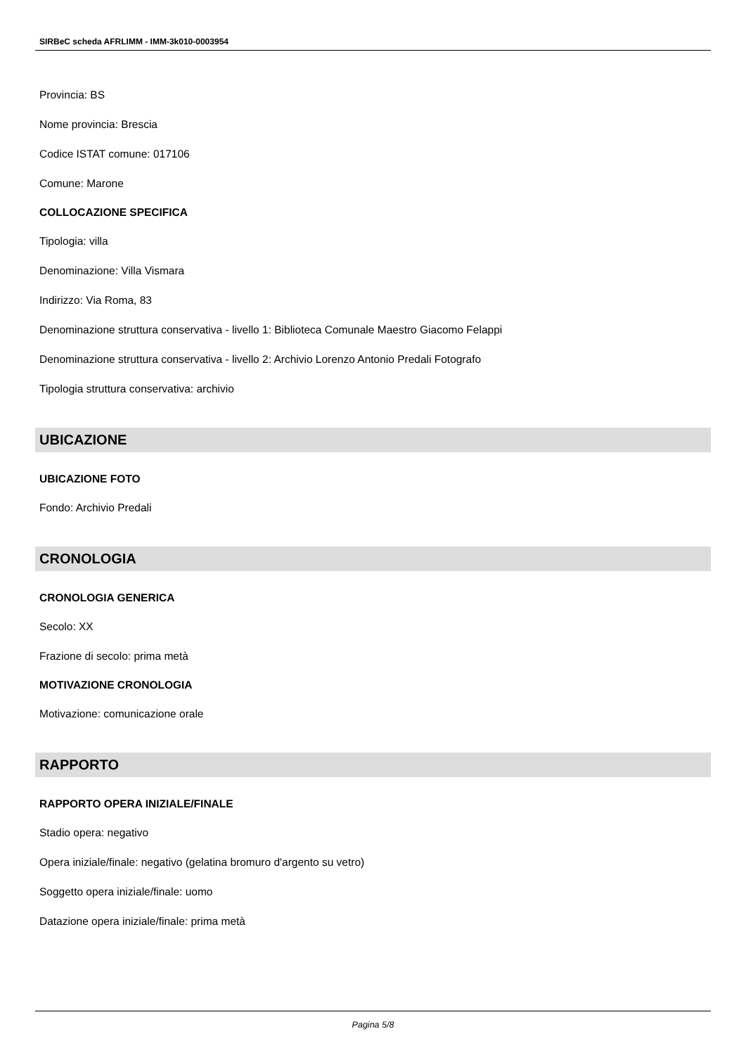SIRBeC scheda AFRLIMM - IMM-3k010-0003954
Provincia: BS
Nome provincia: Brescia
Codice ISTAT comune: 017106
Comune: Marone
COLLOCAZIONE SPECIFICA
Tipologia: villa
Denominazione: Villa Vismara
Indirizzo: Via Roma, 83
Denominazione struttura conservativa - livello 1: Biblioteca Comunale Maestro Giacomo Felappi
Denominazione struttura conservativa - livello 2: Archivio Lorenzo Antonio Predali Fotografo
Tipologia struttura conservativa: archivio
UBICAZIONE
UBICAZIONE FOTO
Fondo: Archivio Predali
CRONOLOGIA
CRONOLOGIA GENERICA
Secolo: XX
Frazione di secolo: prima metà
MOTIVAZIONE CRONOLOGIA
Motivazione: comunicazione orale
RAPPORTO
RAPPORTO OPERA INIZIALE/FINALE
Stadio opera: negativo
Opera iniziale/finale: negativo (gelatina bromuro d'argento su vetro)
Soggetto opera iniziale/finale: uomo
Datazione opera iniziale/finale: prima metà
Pagina 5/8